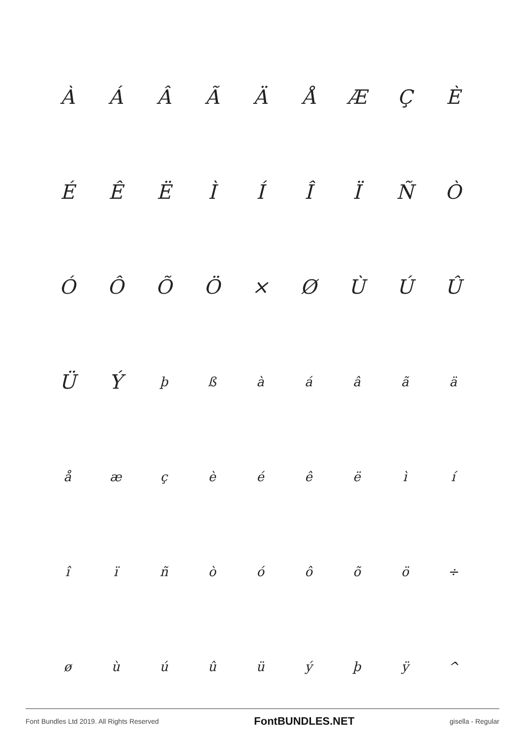| À | Á | Â | Ã | Ä | Å | Æ | Ç | È |
| É | Ê | Ë | Ì | Í | Î | Ï | Ñ | Ò |
| Ó | Ô | Õ | Ö | × | Ø | Ù | Ú | Û |
| Ü | Ý | þ | ß | à | á | â | ã | ä |
| å | æ | ç | è | é | ê | ë | ì | í |
| î | ï | ñ | ò | ó | ô | õ | ö | ÷ |
| ø | ù | ú | û | ü | ý | þ | ÿ | ^ |
Font Bundles Ltd 2019. All Rights Reserved FontBUNDLES.NET gisella - Regular